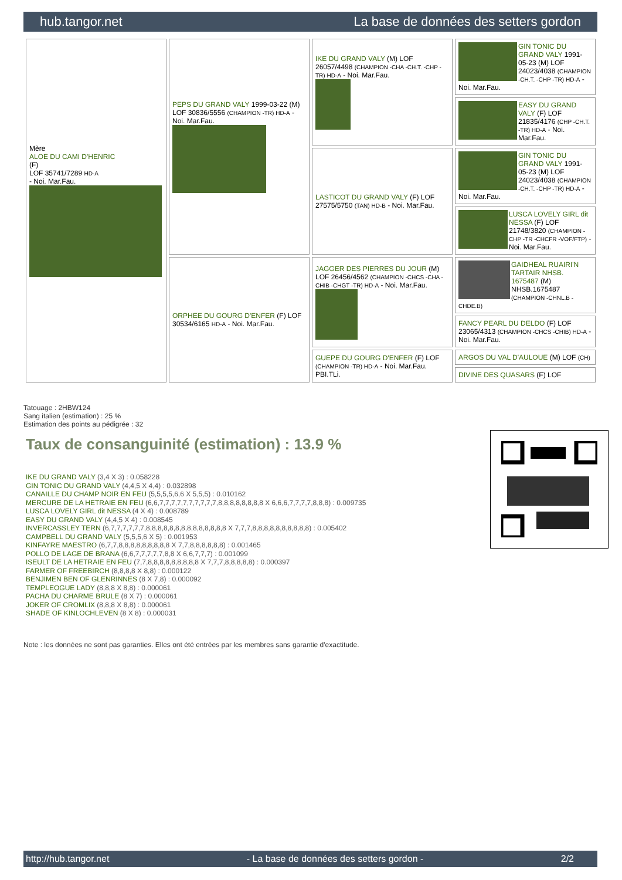hub.tangor.net La base de données des setters gordon
| Mère ALOE DU CAMI D'HENRIC (F) LOF 35741/7289 HD-A - Noi. Mar.Fau. | PEPS DU GRAND VALY 1999-03-22 (M) LOF 30836/5556 (CHAMPION -TR) HD-A - Noi. Mar.Fau. | IKE DU GRAND VALY (M) LOF 26057/4498 (CHAMPION -CHA -CH.T. -CHP -TR) HD-A - Noi. Mar.Fau. | GIN TONIC DU GRAND VALY 1991-05-23 (M) LOF 24023/4038 (CHAMPION -CH.T. -CHP -TR) HD-A - Noi. Mar.Fau. |
| | | | EASY DU GRAND VALY (F) LOF 21835/4176 (CHP -CH.T. -TR) HD-A - Noi. Mar.Fau. |
| | | LASTICOT DU GRAND VALY (F) LOF 27575/5750 (TAN) HD-B - Noi. Mar.Fau. | GIN TONIC DU GRAND VALY 1991-05-23 (M) LOF 24023/4038 (CHAMPION -CH.T. -CHP -TR) HD-A - Noi. Mar.Fau. |
| | | | LUSCA LOVELY GIRL dit NESSA (F) LOF 21748/3820 (CHAMPION -CHP -TR -CHCFR -VOF/FTP) - Noi. Mar.Fau. |
| | ORPHEE DU GOURG D'ENFER (F) LOF 30534/6165 HD-A - Noi. Mar.Fau. | JAGGER DES PIERRES DU JOUR (M) LOF 26456/4562 (CHAMPION -CHCS -CHA -CHIB -CHGT -TR) HD-A - Noi. Mar.Fau. | GAIDHEAL RUAIRI'N TARTAIR NHSB. 1675487 (M) NHSB.1675487 (CHAMPION -CHNL.B -CHDE.B) |
| | | | FANCY PEARL DU DELDO (F) LOF 23065/4313 (CHAMPION -CHCS -CHIB) HD-A - Noi. Mar.Fau. |
| | | GUEPE DU GOURG D'ENFER (F) LOF (CHAMPION -TR) HD-A - Noi. Mar.Fau. PBI.TLi. | ARGOS DU VAL D'AULOUE (M) LOF (CH) |
| | | | DIVINE DES QUASARS (F) LOF |
Tatouage : 2HBW124
Sang italien (estimation) : 25 %
Estimation des points au pédigrée : 32
Taux de consanguinité (estimation) : 13.9 %
IKE DU GRAND VALY (3,4 X 3) : 0.058228
GIN TONIC DU GRAND VALY (4,4,5 X 4,4) : 0.032898
CANAILLE DU CHAMP NOIR EN FEU (5,5,5,5,6,6 X 5,5,5) : 0.010162
MERCURE DE LA HETRAIE EN FEU (6,6,7,7,7,7,7,7,7,7,7,7,8,8,8,8,8,8,8,8 X 6,6,6,7,7,7,7,8,8,8) : 0.009735
LUSCA LOVELY GIRL dit NESSA (4 X 4) : 0.008789
EASY DU GRAND VALY (4,4,5 X 4) : 0.008545
INVERCASSLEY TERN (6,7,7,7,7,7,7,8,8,8,8,8,8,8,8,8,8,8,8,8,8 X 7,7,7,8,8,8,8,8,8,8,8,8,8) : 0.005402
CAMPBELL DU GRAND VALY (5,5,5,6 X 5) : 0.001953
KINFAYRE MAESTRO (6,7,7,8,8,8,8,8,8,8,8,8 X 7,7,8,8,8,8,8,8) : 0.001465
POLLO DE LAGE DE BRANA (6,6,7,7,7,7,7,8,8 X 6,6,7,7,7) : 0.001099
ISEULT DE LA HETRAIE EN FEU (7,7,8,8,8,8,8,8,8,8,8 X 7,7,7,8,8,8,8,8) : 0.000397
FARMER OF FREEBIRCH (8,8,8,8 X 8,8) : 0.000122
BENJIMEN BEN OF GLENRINNES (8 X 7,8) : 0.000092
TEMPLEOGUE LADY (8,8,8 X 8,8) : 0.000061
PACHA DU CHARME BRULE (8 X 7) : 0.000061
JOKER OF CROMLIX (8,8,8 X 8,8) : 0.000061
SHADE OF KINLOCHLEVEN (8 X 8) : 0.000031
Note : les données ne sont pas garanties. Elles ont été entrées par les membres sans garantie d'exactitude.
http://hub.tangor.net - La base de données des setters gordon - 2/2